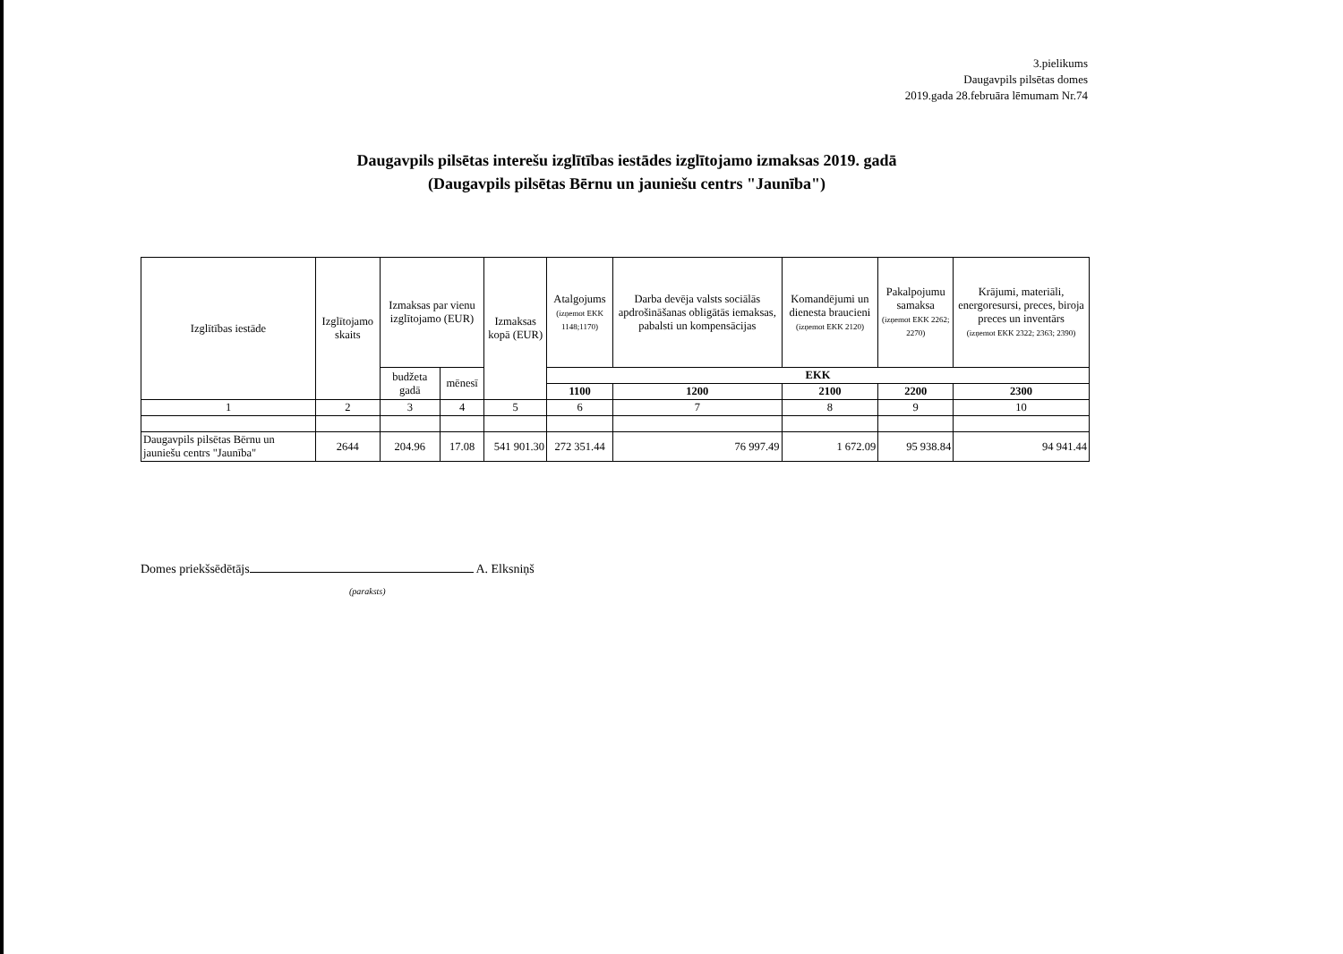3.pielikums
Daugavpils pilsētas domes
2019.gada 28.februāra lēmumam Nr.74
Daugavpils pilsētas interešu izglītības iestādes izglītojamo izmaksas 2019. gadā
(Daugavpils pilsētas Bērnu un jauniešu centrs "Jaunība")
| Izglītības iestāde | Izglītojamo skaits | Izmaksas par vienu izglītojamo (EUR) | | Izmaksas kopā (EUR) | Atalgojums (izņemot EKK 1148;1170) | Darba devēja valsts sociālās apdrošināšanas obligātās iemaksas, pabalsti un kompensācijas | Komandējumi un dienesta braucieni (izņemot EKK 2120) | Pakalpojumu samaksa (izņemot EKK 2262; 2270) | Krājumi, materiāli, energoresursi, preces, biroja preces un inventārs (izņemot EKK 2322; 2363; 2390) |
| --- | --- | --- | --- | --- | --- | --- | --- | --- | --- |
| | | budžeta gadā | mēnesī | | EKK | | | | |
| | | | | | 1100 | 1200 | 2100 | 2200 | 2300 |
| 1 | 2 | 3 | 4 | 5 | 6 | 7 | 8 | 9 | 10 |
| Daugavpils pilsētas Bērnu un jauniešu centrs "Jaunība" | 2644 | 204.96 | 17.08 | 541 901.30 | 272 351.44 | 76 997.49 | 1 672.09 | 95 938.84 | 94 941.44 |
Domes priekšsēdētājs A. Elksniņš
(paraksts)